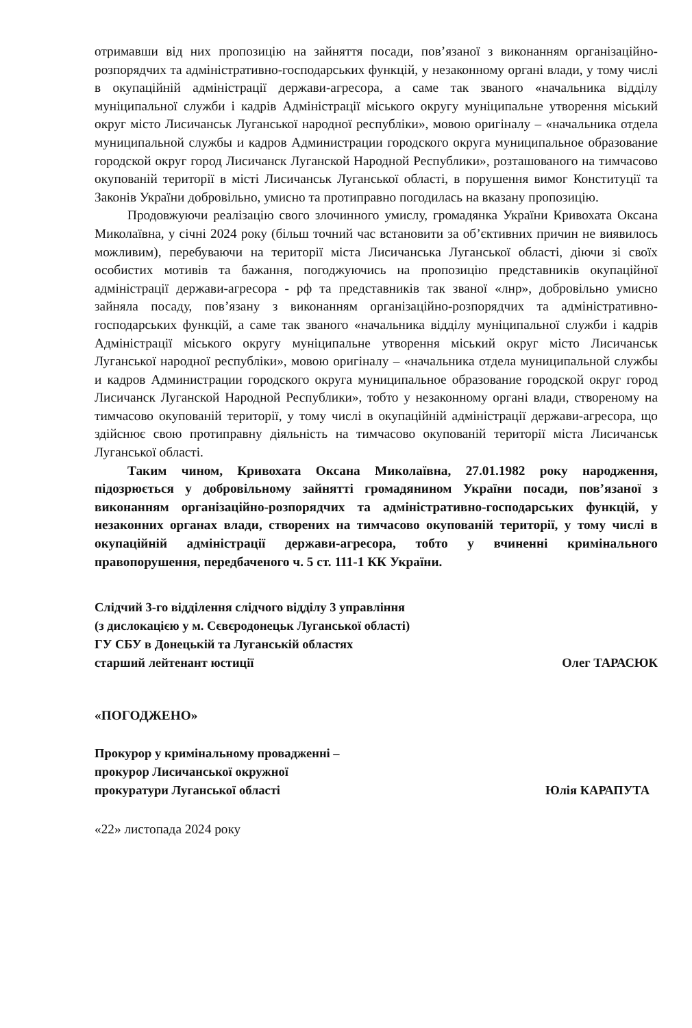отримавши від них пропозицію на зайняття посади, пов’язаної з виконанням організаційно-розпорядчих та адміністративно-господарських функцій, у незаконному органі влади, у тому числі в окупаційній адміністрації держави-агресора, а саме так званого «начальника відділу муніципальної служби і кадрів Адміністрації міського округу муніципальне утворення міський округ місто Лисичанськ Луганської народної республіки», мовою оригіналу – «начальника отдела муниципальной службы и кадров Администрации городского округа муниципальное образование городской округ город Лисичанск Луганской Народной Республики», розташованого на тимчасово окупованій території в місті Лисичанськ Луганської області, в порушення вимог Конституції та Законів України добровільно, умисно та протиправно погодилась на вказану пропозицію.
Продовжуючи реалізацію свого злочинного умислу, громадянка України Кривохата Оксана Миколаївна, у січні 2024 року (більш точний час встановити за об’єктивних причин не виявилось можливим), перебуваючи на території міста Лисичанська Луганської області, діючи зі своїх особистих мотивів та бажання, погоджуючись на пропозицію представників окупаційної адміністрації держави-агресора - рф та представників так званої «лнр», добровільно умисно зайняла посаду, пов’язану з виконанням організаційно-розпорядчих та адміністративно-господарських функцій, а саме так званого «начальника відділу муніципальної служби і кадрів Адміністрації міського округу муніципальне утворення міський округ місто Лисичанськ Луганської народної республіки», мовою оригіналу – «начальника отдела муниципальной службы и кадров Администрации городского округа муниципальное образование городской округ город Лисичанск Луганской Народной Республики», тобто у незаконному органі влади, створеному на тимчасово окупованій території, у тому числі в окупаційній адміністрації держави-агресора, що здійснює свою протиправну діяльність на тимчасово окупованій території міста Лисичанськ Луганської області.
Таким чином, Кривохата Оксана Миколаївна, 27.01.1982 року народження, підозрюється у добровільному зайнятті громадянином України посади, пов’язаної з виконанням організаційно-розпорядчих та адміністративно-господарських функцій, у незаконних органах влади, створених на тимчасово окупованій території, у тому числі в окупаційній адміністрації держави-агресора, тобто у вчиненні кримінального правопорушення, передбаченого ч. 5 ст. 111-1 КК України.
Слідчий 3-го відділення слідчого відділу 3 управління
(з дислокацією у м. Сєвєродонецьк Луганської області)
ГУ СБУ в Донецькій та Луганській областях
старший лейтенант юстиції Олег ТАРАСЮК
«ПОГОДЖЕНО»
Прокурор у кримінальному провадженні –
прокурор Лисичанської окружної
прокуратури Луганської області Юлія КАРАПУТА
«22» листопада 2024 року